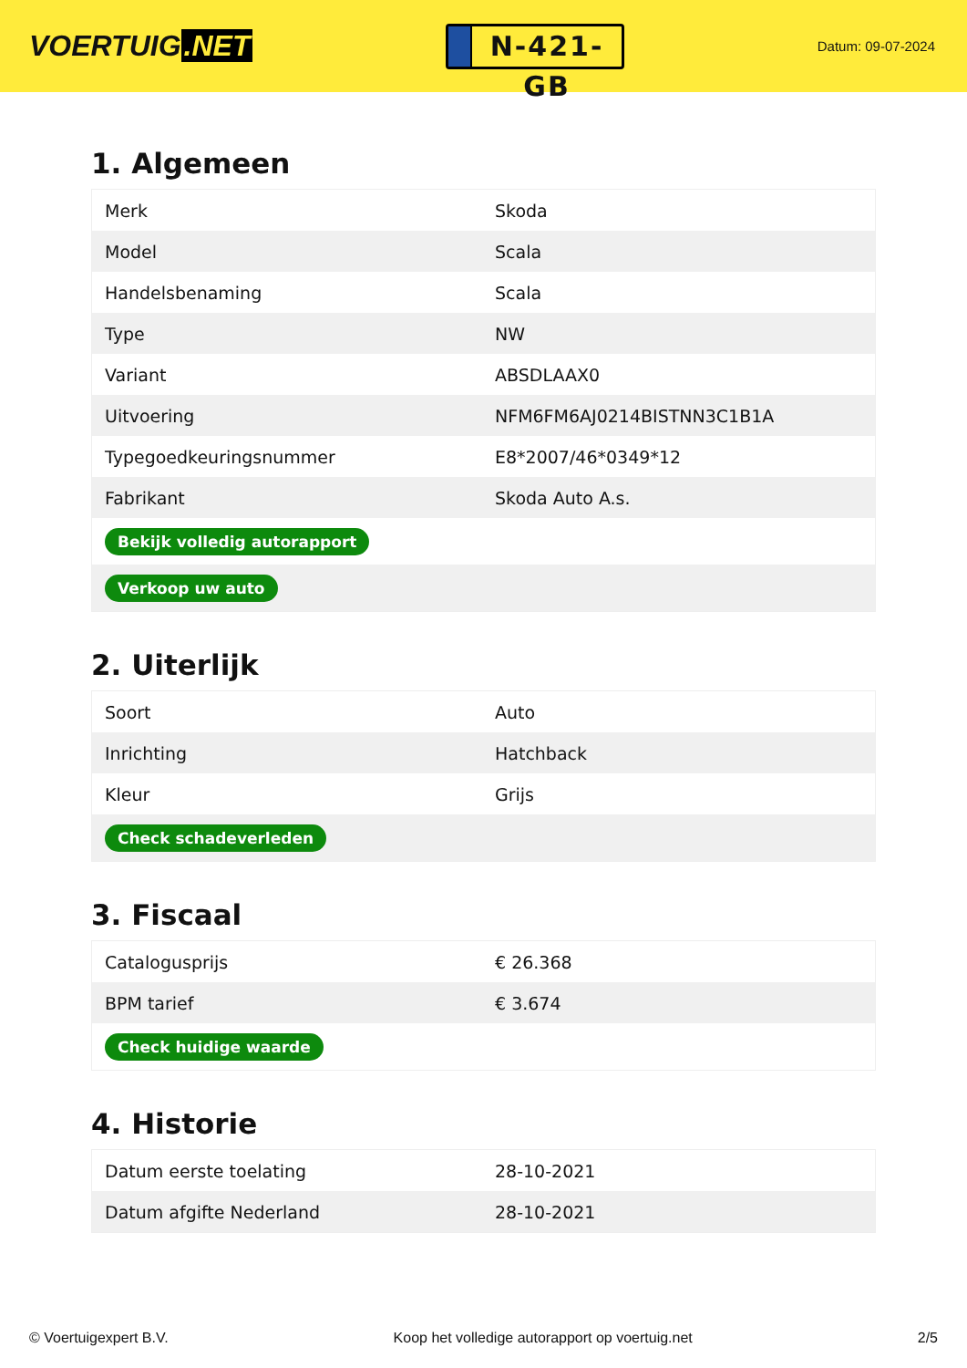VOERTUIG.NET
N-421-GB
Datum: 09-07-2024
1. Algemeen
| Merk | Skoda |
| Model | Scala |
| Handelsbenaming | Scala |
| Type | NW |
| Variant | ABSDLAAX0 |
| Uitvoering | NFM6FM6AJ0214BISTNN3C1B1A |
| Typegoedkeuringsnummer | E8*2007/46*0349*12 |
| Fabrikant | Skoda Auto A.s. |
| Bekijk volledig autorapport | |
| Verkoop uw auto | |
2. Uiterlijk
| Soort | Auto |
| Inrichting | Hatchback |
| Kleur | Grijs |
| Check schadeverleden | |
3. Fiscaal
| Catalogusprijs | € 26.368 |
| BPM tarief | € 3.674 |
| Check huidige waarde | |
4. Historie
| Datum eerste toelating | 28-10-2021 |
| Datum afgifte Nederland | 28-10-2021 |
© Voertuigexpert B.V. Koop het volledige autorapport op voertuig.net 2/5